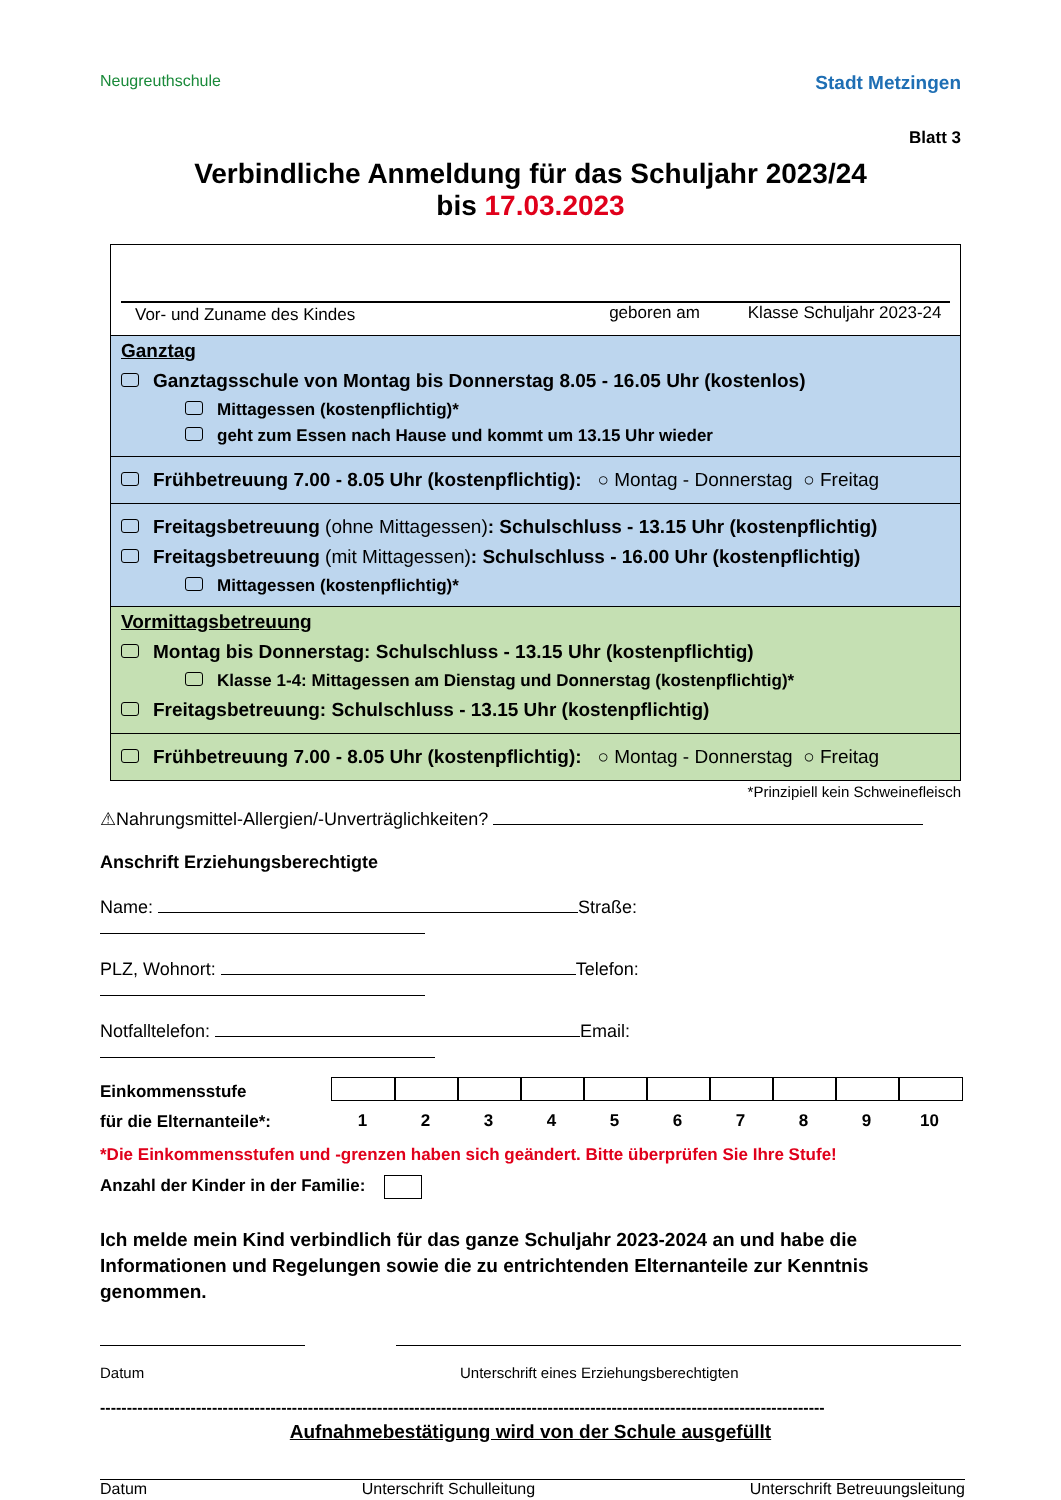Neugreuthschule
Stadt Metzingen
Blatt 3
Verbindliche Anmeldung für das Schuljahr 2023/24
bis 17.03.2023
Vor- und Zuname des Kindes geboren am Klasse Schuljahr 2023-24
Ganztag
Ganztagsschule von Montag bis Donnerstag 8.05 - 16.05 Uhr (kostenlos)
Mittagessen (kostenpflichtig)*
geht zum Essen nach Hause und kommt um 13.15 Uhr wieder
Frühbetreuung 7.00 - 8.05 Uhr (kostenpflichtig): ○ Montag - Donnerstag ○ Freitag
Freitagsbetreuung (ohne Mittagessen): Schulschluss - 13.15 Uhr (kostenpflichtig)
Freitagsbetreuung (mit Mittagessen): Schulschluss - 16.00 Uhr (kostenpflichtig)
Mittagessen (kostenpflichtig)*
Vormittagsbetreuung
Montag bis Donnerstag: Schulschluss - 13.15 Uhr (kostenpflichtig)
Klasse 1-4: Mittagessen am Dienstag und Donnerstag (kostenpflichtig)*
Freitagsbetreuung: Schulschluss - 13.15 Uhr (kostenpflichtig)
Frühbetreuung 7.00 - 8.05 Uhr (kostenpflichtig): ○ Montag - Donnerstag ○ Freitag
*Prinzipiell kein Schweinefleisch
⚠Nahrungsmittel-Allergien/-Unverträglichkeiten?
Anschrift Erziehungsberechtigte
Name: Straße:
PLZ, Wohnort: Telefon:
Notfalltelefon: Email:
Einkommensstufe
für die Elternanteile*:
1 2 3 4 5 6 7 8 9 10
*Die Einkommensstufen und -grenzen haben sich geändert. Bitte überprüfen Sie Ihre Stufe!
Anzahl der Kinder in der Familie:
Ich melde mein Kind verbindlich für das ganze Schuljahr 2023-2024 an und habe die Informationen und Regelungen sowie die zu entrichtenden Elternanteile zur Kenntnis genommen.
Datum Unterschrift eines Erziehungsberechtigten
----------------------------------------------------------------------------------------------------------------------------------------
Aufnahmebestätigung wird von der Schule ausgefüllt
Datum Unterschrift Schulleitung Unterschrift Betreuungsleitung